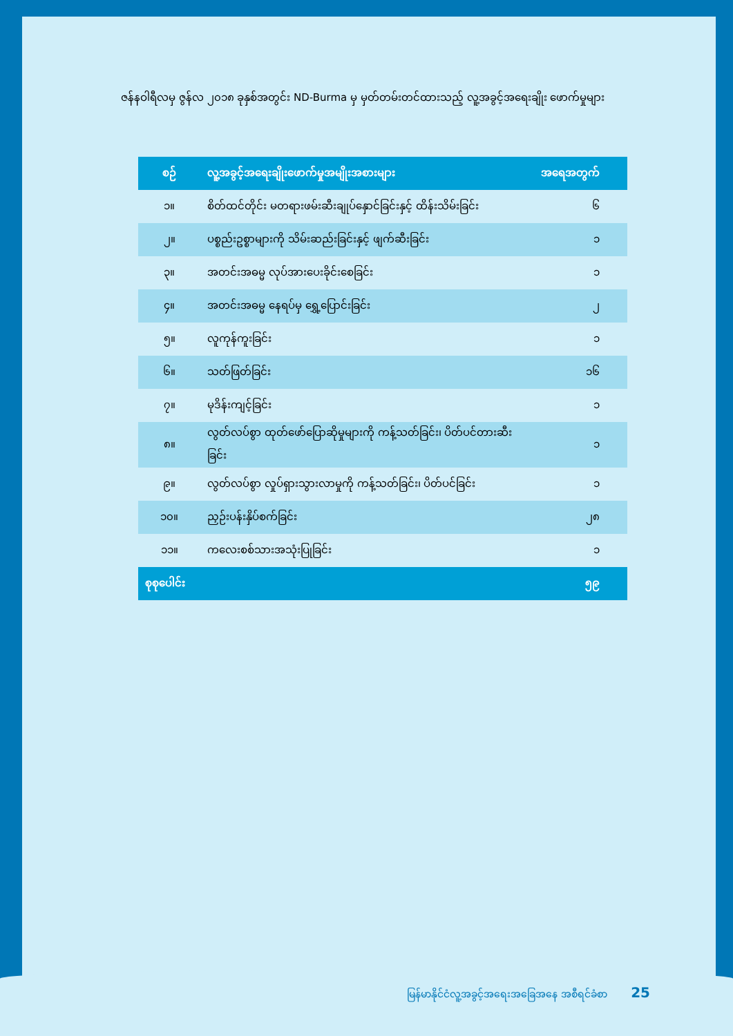ဇန်နဝါရီလမှ ဇွန်လ ၂၀၁၈ ခုနှစ်အတွင်း ND-Burma မှ မှတ်တမ်းတင်ထားသည့် လူ့အခွင့်အရေးချိုး ဖောက်မှုများ
| စဉ် | လူ့အခွင့်အရေးချိုးဖောက်မှုအမျိုးအစားများ | အရေအတွက် |
| --- | --- | --- |
| ၁။ | စိတ်ထင်တိုင်း မတရားဖမ်းဆီးချုပ်နှောင်ခြင်းနှင့် ထိန်းသိမ်းခြင်း | ၆ |
| ၂။ | ပစ္စည်းဥစ္စာများကို သိမ်းဆည်းခြင်းနှင့် ဖျက်ဆီးခြင်း | ၁ |
| ၃။ | အတင်းအဓမ္မ လုပ်အားပေးခိုင်းစေခြင်း | ၁ |
| ၄။ | အတင်းအဓမ္မ နေရပ်မှ ရွှေ့ပြောင်းခြင်း | ၂ |
| ၅။ | လူကုန်ကူးခြင်း | ၁ |
| ၆။ | သတ်ဖြတ်ခြင်း | ၁၆ |
| ၇။ | မုဒိန်းကျင့်ခြင်း | ၁ |
| ၈။ | လွတ်လပ်စွာ ထုတ်ဖော်ပြောဆိုမှုများကို ကန့်သတ်ခြင်း၊ ပိတ်ပင်တားဆီးခြင်း | ၁ |
| ၉။ | လွတ်လပ်စွာ လှုပ်ရှားသွားလာမှုကို ကန့်သတ်ခြင်း၊ ပိတ်ပင်ခြင်း | ၁ |
| ၁၀။ | ညှဉ်းပန်းနှိပ်စက်ခြင်း | ၂၈ |
| ၁၁။ | ကလေးစစ်သားအသုံးပြုခြင်း | ၁ |
| စုစုပေါင်း | | ၅၉ |
မြန်မာနိုင်ငံလူ့အခွင့်အရေးအခြေအနေ အစီရင်ခံစာ 25